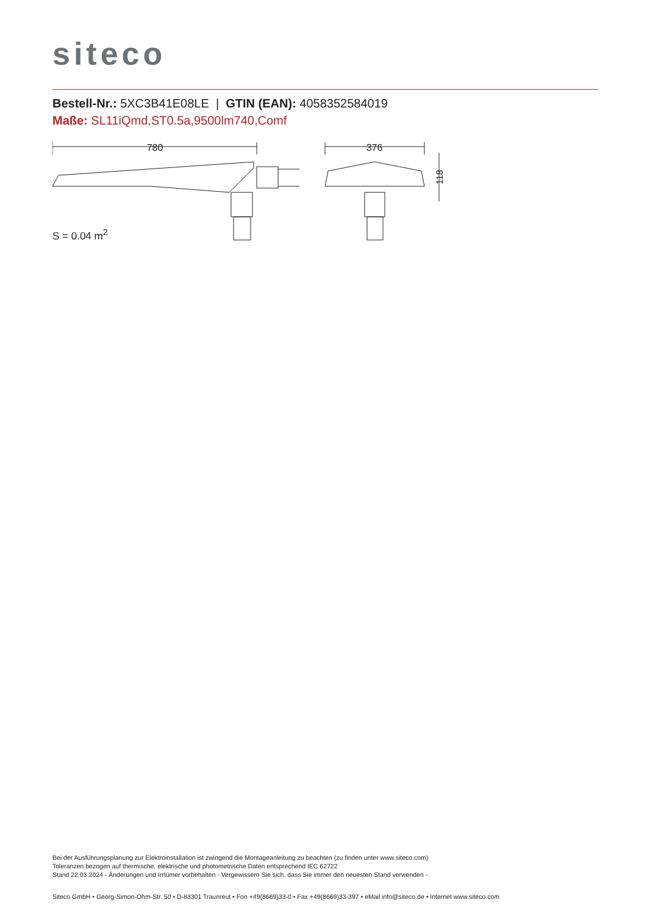siteco
Bestell-Nr.: 5XC3B41E08LE | GTIN (EAN): 4058352584019
Maße: SL11iQmd,ST0.5a,9500lm740,Comf
780
376
118
S = 0.04 m<sup>2</sup>
Bei der Ausführungsplanung zur Elektroinstallation ist zwingend die Montageanleitung zu beachten (zu finden unter www.siteco.com)
Toleranzen bezogen auf thermische, elektrische und photometrische Daten entsprechend IEC 62722
Stand 22.03.2024 - Änderungen und Irrtümer vorbehalten - Vergewissern Sie sich, dass Sie immer den neuesten Stand verwenden -
Siteco GmbH • Georg-Simon-Ohm-Str. 50 • D-83301 Traunreut • Fon +49(8669)33-0 • Fax +49(8669)33-397 • eMail info@siteco.de • Internet www.siteco.com